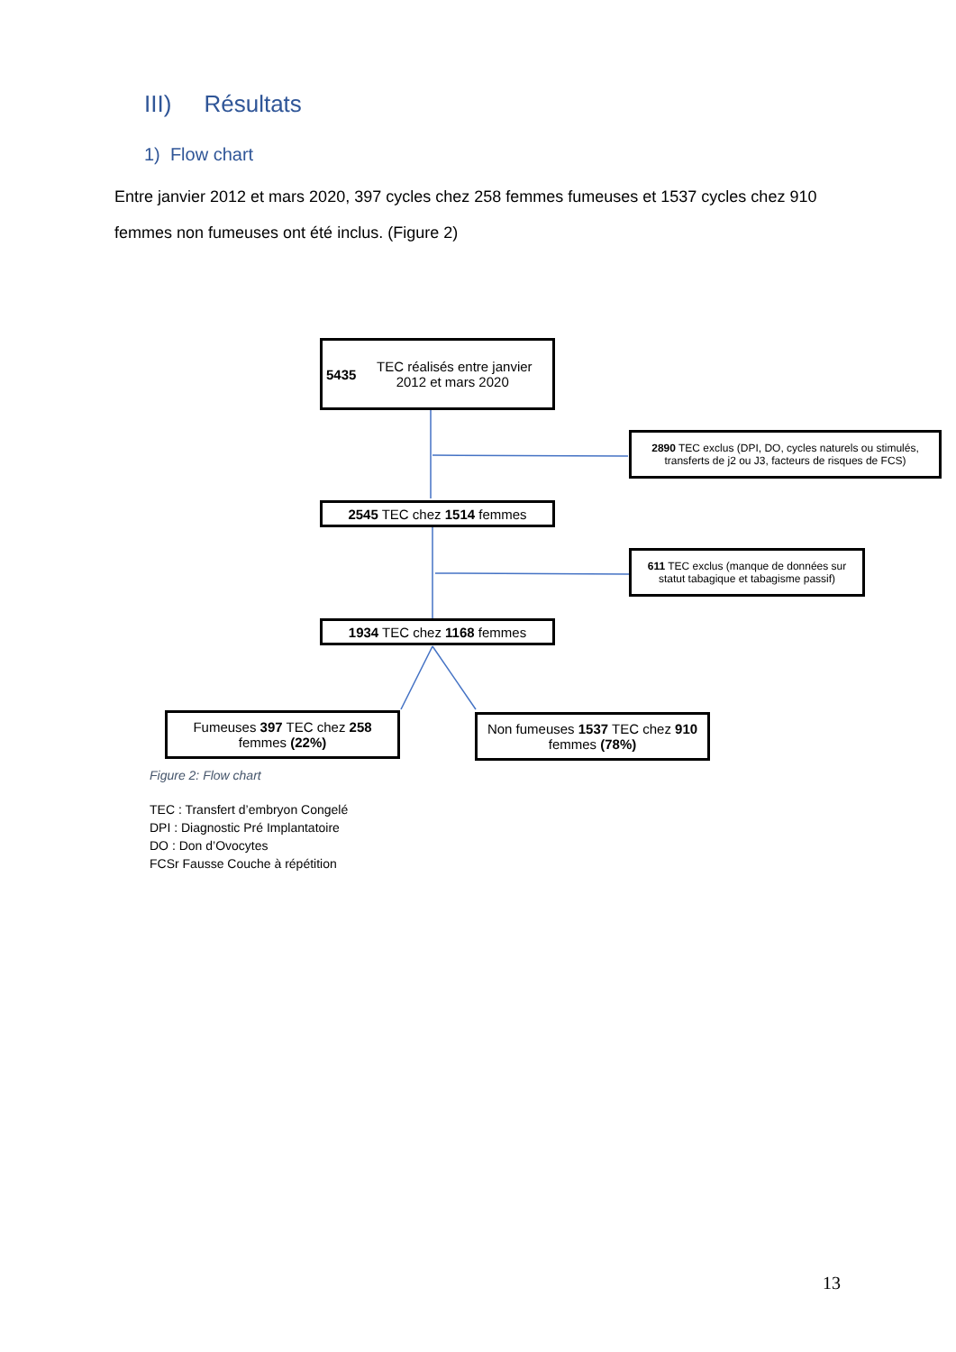III) Résultats
1) Flow chart
Entre janvier 2012 et mars 2020, 397 cycles chez 258 femmes fumeuses et 1537 cycles chez 910 femmes non fumeuses ont été inclus. (Figure 2)
5435 TEC réalisés entre janvier 2012 et mars 2020
2890 TEC exclus (DPI, DO, cycles naturels ou stimulés, transferts de j2 ou J3, facteurs de risques de FCS)
2545 TEC chez 1514 femmes
611 TEC exclus (manque de données sur statut tabagique et tabagisme passif)
1934 TEC chez 1168 femmes
Fumeuses 397 TEC chez 258 femmes (22%)
Non fumeuses 1537 TEC chez 910 femmes (78%)
Figure 2: Flow chart
TEC : Transfert d’embryon Congelé
DPI : Diagnostic Pré Implantatoire
DO : Don d’Ovocytes
FCSr Fausse Couche à répétition
13